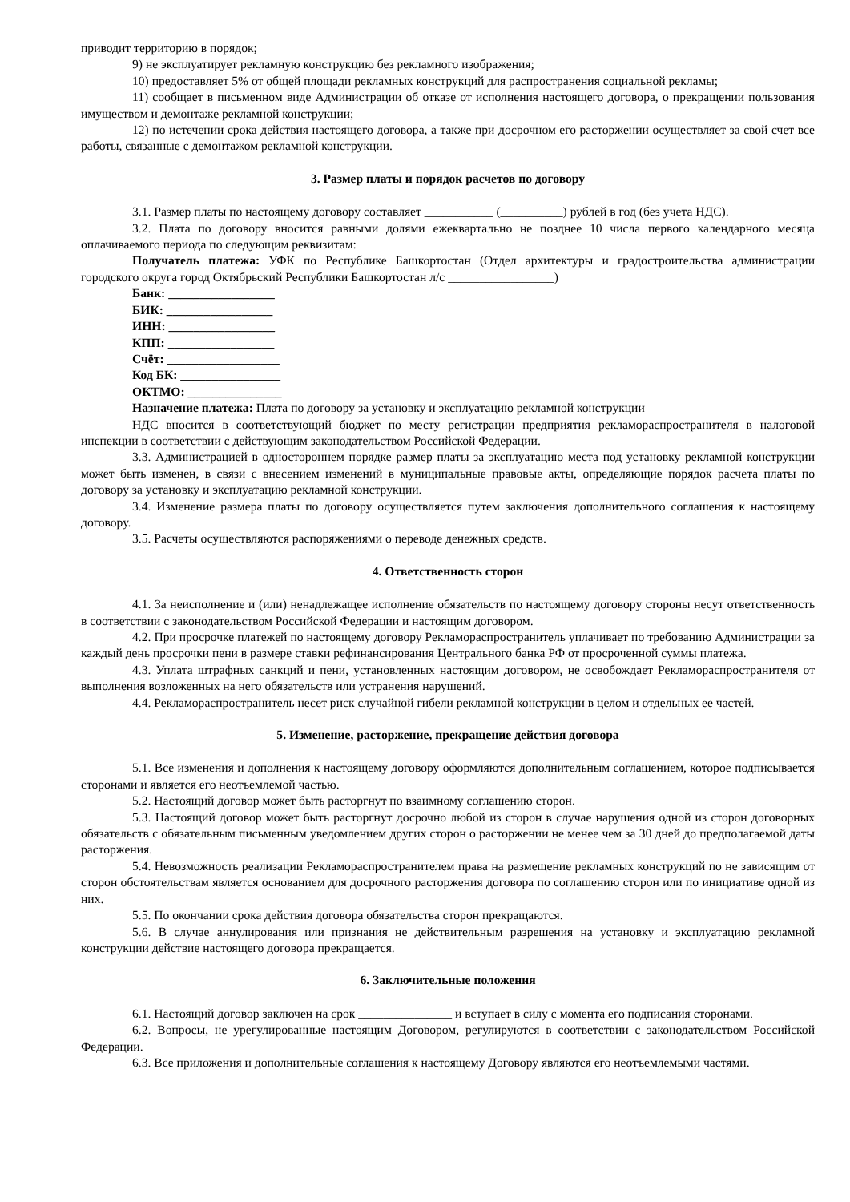приводит территорию в порядок;
9) не эксплуатирует рекламную конструкцию без рекламного изображения;
10) предоставляет 5% от общей площади рекламных конструкций для распространения социальной рекламы;
11) сообщает в письменном виде Администрации об отказе от исполнения настоящего договора, о прекращении пользования имуществом и демонтаже рекламной конструкции;
12) по истечении срока действия настоящего договора, а также при досрочном его расторжении осуществляет за свой счет все работы, связанные с демонтажом рекламной конструкции.
3. Размер платы и порядок расчетов по договору
3.1. Размер платы по настоящему договору составляет ___________ (__________) рублей в год (без учета НДС).
3.2. Плата по договору вносится равными долями ежеквартально не позднее 10 числа первого календарного месяца оплачиваемого периода по следующим реквизитам:
Получатель платежа: УФК по Республике Башкортостан (Отдел архитектуры и градостроительства администрации городского округа город Октябрьский Республики Башкортостан л/с _________________)
Банк: _________________
БИК: _________________
ИНН: _________________
КПП: _________________
Счёт: __________________
Код БК: ________________
ОКТМО: _______________
Назначение платежа: Плата по договору за установку и эксплуатацию рекламной конструкции _____________
НДС вносится в соответствующий бюджет по месту регистрации предприятия рекламораспространителя в налоговой инспекции в соответствии с действующим законодательством Российской Федерации.
3.3. Администрацией в одностороннем порядке размер платы за эксплуатацию места под установку рекламной конструкции может быть изменен, в связи с внесением изменений в муниципальные правовые акты, определяющие порядок расчета платы по договору за установку и эксплуатацию рекламной конструкции.
3.4. Изменение размера платы по договору осуществляется путем заключения дополнительного соглашения к настоящему договору.
3.5. Расчеты осуществляются распоряжениями о переводе денежных средств.
4. Ответственность сторон
4.1. За неисполнение и (или) ненадлежащее исполнение обязательств по настоящему договору стороны несут ответственность в соответствии с законодательством Российской Федерации и настоящим договором.
4.2. При просрочке платежей по настоящему договору Рекламораспространитель уплачивает по требованию Администрации за каждый день просрочки пени в размере ставки рефинансирования Центрального банка РФ от просроченной суммы платежа.
4.3. Уплата штрафных санкций и пени, установленных настоящим договором, не освобождает Рекламораспространителя от выполнения возложенных на него обязательств или устранения нарушений.
4.4. Рекламораспространитель несет риск случайной гибели рекламной конструкции в целом и отдельных ее частей.
5. Изменение, расторжение, прекращение действия договора
5.1. Все изменения и дополнения к настоящему договору оформляются дополнительным соглашением, которое подписывается сторонами и является его неотъемлемой частью.
5.2. Настоящий договор может быть расторгнут по взаимному соглашению сторон.
5.3. Настоящий договор может быть расторгнут досрочно любой из сторон в случае нарушения одной из сторон договорных обязательств с обязательным письменным уведомлением других сторон о расторжении не менее чем за 30 дней до предполагаемой даты расторжения.
5.4. Невозможность реализации Рекламораспространителем права на размещение рекламных конструкций по не зависящим от сторон обстоятельствам является основанием для досрочного расторжения договора по соглашению сторон или по инициативе одной из них.
5.5. По окончании срока действия договора обязательства сторон прекращаются.
5.6. В случае аннулирования или признания не действительным разрешения на установку и эксплуатацию рекламной конструкции действие настоящего договора прекращается.
6. Заключительные положения
6.1. Настоящий договор заключен на срок _______________ и вступает в силу с момента его подписания сторонами.
6.2. Вопросы, не урегулированные настоящим Договором, регулируются в соответствии с законодательством Российской Федерации.
6.3. Все приложения и дополнительные соглашения к настоящему Договору являются его неотъемлемыми частями.